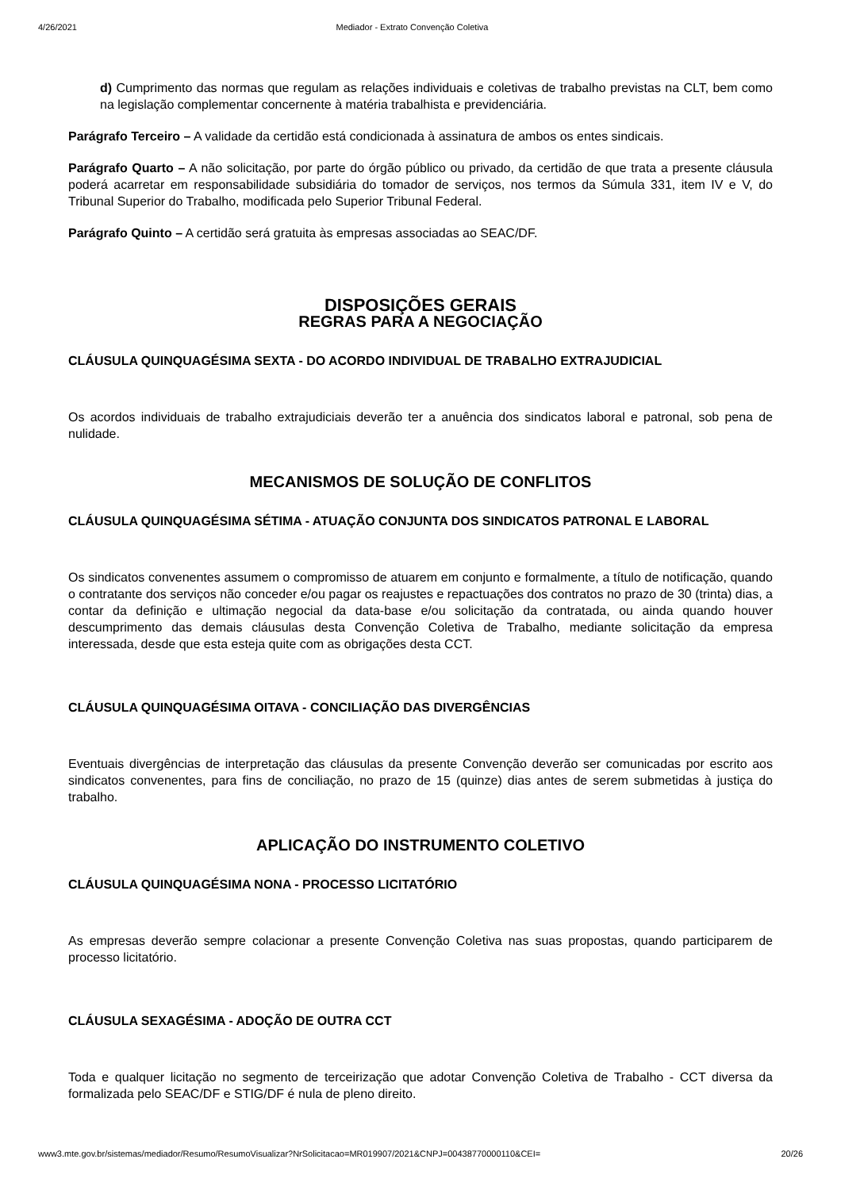4/26/2021 Mediador - Extrato Convenção Coletiva
d) Cumprimento das normas que regulam as relações individuais e coletivas de trabalho previstas na CLT, bem como na legislação complementar concernente à matéria trabalhista e previdenciária.
Parágrafo Terceiro – A validade da certidão está condicionada à assinatura de ambos os entes sindicais.
Parágrafo Quarto – A não solicitação, por parte do órgão público ou privado, da certidão de que trata a presente cláusula poderá acarretar em responsabilidade subsidiária do tomador de serviços, nos termos da Súmula 331, item IV e V, do Tribunal Superior do Trabalho, modificada pelo Superior Tribunal Federal.
Parágrafo Quinto – A certidão será gratuita às empresas associadas ao SEAC/DF.
DISPOSIÇÕES GERAIS
REGRAS PARA A NEGOCIAÇÃO
CLÁUSULA QUINQUAGÉSIMA SEXTA - DO ACORDO INDIVIDUAL DE TRABALHO EXTRAJUDICIAL
Os acordos individuais de trabalho extrajudiciais deverão ter a anuência dos sindicatos laboral e patronal, sob pena de nulidade.
MECANISMOS DE SOLUÇÃO DE CONFLITOS
CLÁUSULA QUINQUAGÉSIMA SÉTIMA - ATUAÇÃO CONJUNTA DOS SINDICATOS PATRONAL E LABORAL
Os sindicatos convenentes assumem o compromisso de atuarem em conjunto e formalmente, a título de notificação, quando o contratante dos serviços não conceder e/ou pagar os reajustes e repactuações dos contratos no prazo de 30 (trinta) dias, a contar da definição e ultimação negocial da data-base e/ou solicitação da contratada, ou ainda quando houver descumprimento das demais cláusulas desta Convenção Coletiva de Trabalho, mediante solicitação da empresa interessada, desde que esta esteja quite com as obrigações desta CCT.
CLÁUSULA QUINQUAGÉSIMA OITAVA - CONCILIAÇÃO DAS DIVERGÊNCIAS
Eventuais divergências de interpretação das cláusulas da presente Convenção deverão ser comunicadas por escrito aos sindicatos convenentes, para fins de conciliação, no prazo de 15 (quinze) dias antes de serem submetidas à justiça do trabalho.
APLICAÇÃO DO INSTRUMENTO COLETIVO
CLÁUSULA QUINQUAGÉSIMA NONA - PROCESSO LICITATÓRIO
As empresas deverão sempre colacionar a presente Convenção Coletiva nas suas propostas, quando participarem de processo licitatório.
CLÁUSULA SEXAGÉSIMA - ADOÇÃO DE OUTRA CCT
Toda e qualquer licitação no segmento de terceirização que adotar Convenção Coletiva de Trabalho - CCT diversa da formalizada pelo SEAC/DF e STIG/DF é nula de pleno direito.
www3.mte.gov.br/sistemas/mediador/Resumo/ResumoVisualizar?NrSolicitacao=MR019907/2021&CNPJ=00438770000110&CEI= 20/26